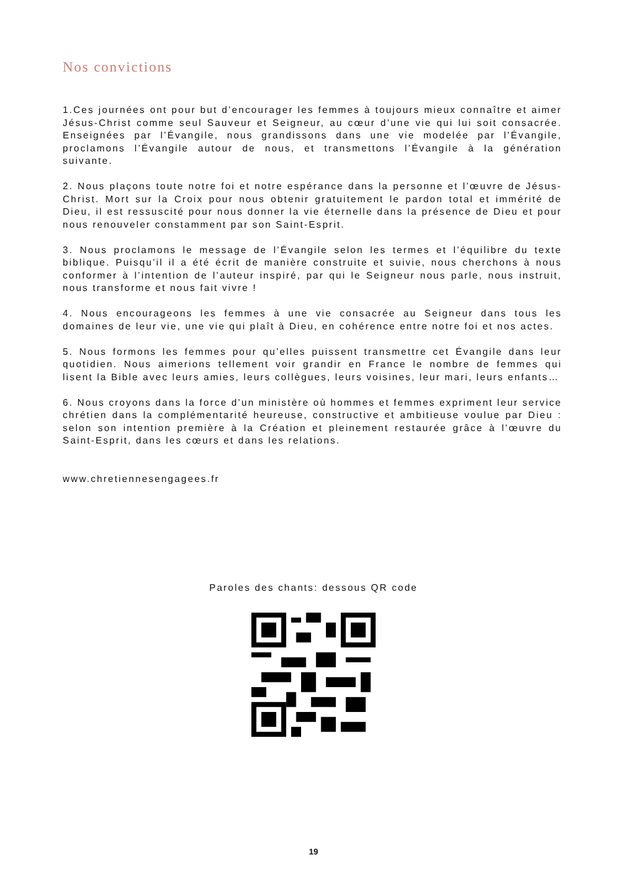Nos convictions
1.Ces journées ont pour but d’encourager les femmes à toujours mieux connaître et aimer Jésus-Christ comme seul Sauveur et Seigneur, au cœur d’une vie qui lui soit consacrée. Enseignées par l’Évangile, nous grandissons dans une vie modelée par l’Évangile, proclamons l’Évangile autour de nous, et transmettons l’Évangile à la génération suivante.
2. Nous plaçons toute notre foi et notre espérance dans la personne et l’œuvre de Jésus-Christ. Mort sur la Croix pour nous obtenir gratuitement le pardon total et immérité de Dieu, il est ressuscité pour nous donner la vie éternelle dans la présence de Dieu et pour nous renouveler constamment par son Saint-Esprit.
3. Nous proclamons le message de l’Évangile selon les termes et l’équilibre du texte biblique. Puisqu’il il a été écrit de manière construite et suivie, nous cherchons à nous conformer à l’intention de l’auteur inspiré, par qui le Seigneur nous parle, nous instruit, nous transforme et nous fait vivre !
4. Nous encourageons les femmes à une vie consacrée au Seigneur dans tous les domaines de leur vie, une vie qui plaît à Dieu, en cohérence entre notre foi et nos actes.
5. Nous formons les femmes pour qu’elles puissent transmettre cet Évangile dans leur quotidien. Nous aimerions tellement voir grandir en France le nombre de femmes qui lisent la Bible avec leurs amies, leurs collègues, leurs voisines, leur mari, leurs enfants…
6. Nous croyons dans la force d’un ministère où hommes et femmes expriment leur service chrétien dans la complémentarité heureuse, constructive et ambitieuse voulue par Dieu : selon son intention première à la Création et pleinement restaurée grâce à l’œuvre du Saint-Esprit, dans les cœurs et dans les relations.
www.chretiennesengagees.fr
Paroles des chants: dessous QR code
19